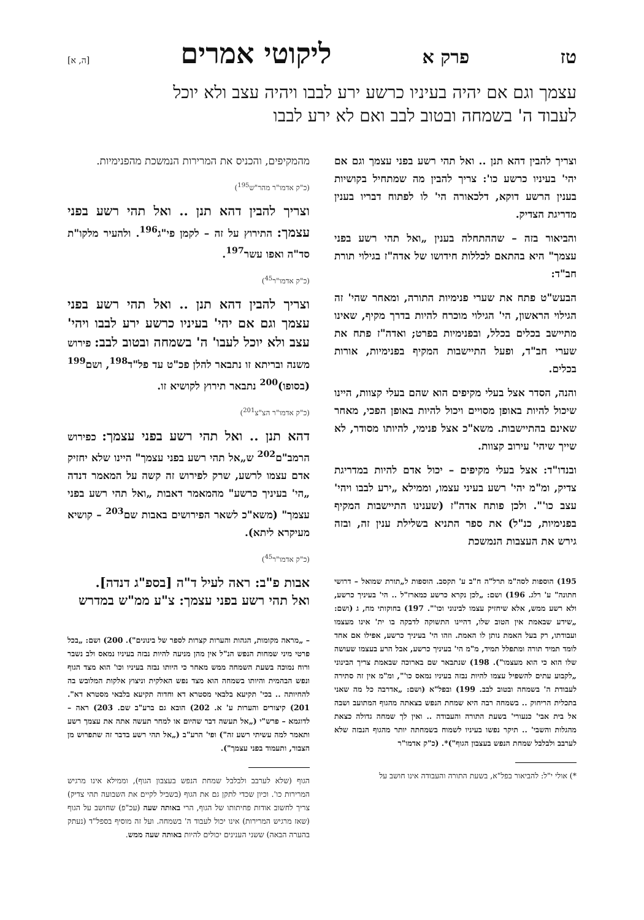טז פרק א ליקוטי אמרים [ה, א]
עצמך וגם אם יהיה בעיניו כרשע ירע לבבו ויהיה עצב ולא יוכל לעבוד ה' בשמחה ובטוב לבב ואם לא ירע לבבו
וצריך להבין דהא תנן .. ואל תהי רשע בפני עצמך וגם אם יהי' בעיניו כרשע כו': צריך להבין מה שמתחיל בקושיות בענין הרשע דוקא, דלכאורה הי' לו לפתוח דבריו בענין מדריגת הצדיק.
והביאור בזה – שההתחלה בענין „ואל תהי רשע בפני עצמך" היא בהתאם לכללות חידושו של אדה"ז בגילוי תורת חב"ד:
הבעש"ט פתח את שערי פנימיות התורה, ומאחר שהי' זה הגילוי הראשון, הי' הגילוי מוכרח להיות בדרך מקיף, שאינו מתיישב בכלים בכלל, ובפנימיות בפרט; ואדה"ז פתח את שערי חב"ד, ופעל התיישבות המקיף בפנימיות, אורות בכלים.
והנה, הסדר אצל בעלי מקיפים הוא שהם בעלי קצוות, היינו שיכול להיות באופן מסויים ויכול להיות באופן הפכי, מאחר שאינם בהתיישבות. משא"כ אצל פנימי, להיותו מסודר, לא שייך שיהי' עירוב קצוות.
ובנדו"ד: אצל בעלי מקיפים – יכול אדם להיות במדריגת צדיק, ומ"מ יהי' רשע בעיני עצמו, וממילא „ירע לבבו ויהי' עצב כו'". ולכן פותח אדה"ז (שענינו התיישבות המקיף בפנימיות, כנ"ל) את ספר התניא בשלילת ענין זה, ובזה גירש את העצבות הנמשכת
195) הוספות לסה"מ תרל"ה ח"ב ע' תקסב. הוספות ל„תורת שמואל – דרושי חתונה" ע' רלג. 196) ושם: „לכן נקרא כרשע כמארז"ל .. הי' בעיניך כרשע, ולא רשע ממש, אלא שיחזיק עצמו לבינוני וכו'". 197) בחוקותי מח, ג (ושם: „שידע שבאמת אין הטוב שלו, דהיינו התשוקה לדבקה בו ית' אינו מעצמו ועבודתו, רק בעל האמת נותן לו האמת. וזהו הי' בעיניך כרשע, אפילו אם אחד לומד תמיד תורה ומתפלל תמיד, מ"מ הי' בעיניך כרשע, אבל הרע בעצמו שעושה שלו הוא כי הוא מעצמו"). 198) שנתבאר שם בארוכה שבאמת צריך הבינוני „לקבוע עתים להשפיל עצמו להיות נבזה בעיניו נמאס כו'", ומ"מ אין זה סתירה לעבודת ה' בשמחה ובטוב לבב. 199) ובפל"א (ושם: „אדרבה כל מה שאני בתכלית הריחוק .. בשמחה רבה היא שמחת הנפש בצאתה מהגוף המתועב ושבה אל בית אבי' כנעורי' בשעת התורה והעבודה .. ואין לך שמחה גדולה כצאת מהגלות והשבי' .. תיקר נפשו בעיניו לשמוח בשמחתה יותר מהגוף הנבזה שלא לערבב ולבלבל שמחת הנפש בעצבון הגוף")*. (כ"ק אדמו"ר
*) אולי י"ל: להביאור בפל"א, בשעת התורה והעבודה אינו חושב על
מהמקיפים, והכניס את המרירות הנמשכת מהפנימיות.
(כ"ק אדמו"ר מהר"ש<sup>195</sup>)
וצריך להבין דהא תנן .. ואל תהי רשע בפני עצמך: התירוץ על זה – לקמן פי"ג<sup>196</sup>. ולהעיר מלקו"ת סד"ה ואפו עשר<sup>197</sup>.
(כ"ק אדמו"ר<sup>45</sup>)
וצריך להבין דהא תנן .. ואל תהי רשע בפני עצמך וגם אם יהי' בעיניו כרשע ירע לבבו ויהי' עצב ולא יוכל לעבו' ה' בשמחה ובטוב לבב: פירוש משנה ובריתא זו נתבאר להלן פכ"ט עד פל"ד<sup>198</sup>, ושם<sup>199</sup> (בסופו)<sup>200</sup> נתבאר תירוץ לקושיא זו.
(כ"ק אדמו"ר הצ"צ<sup>201</sup>)
דהא תנן .. ואל תהי רשע בפני עצמך: כפירוש הרמב"ם<sup>202</sup> ש„אל תהי רשע בפני עצמך" היינו שלא יחזיק אדם עצמו לרשע, שרק לפירוש זה קשה על המאמר דנדה „הי' בעיניך כרשע" מהמאמר דאבות „ואל תהי רשע בפני עצמך" (משא"כ לשאר הפירושים באבות שם<sup>203</sup> – קושיא מעיקרא ליתא).
(כ"ק אדמו"ר<sup>45</sup>)
אבות פ"ב: ראה לעיל ד"ה [בספ"ג דנדה].
ואל תהי רשע בפני עצמך: צ"ע ממ"ש במדרש
– „מראה מקומות, הגהות והערות קצרות לספר של בינונים"). 200) ושם: „בכל פרטי מיני שמחות הנפש הנ"ל אין מהן מניעה להיות נבזה בעיניו נמאס ולב נשבר ורוח נמוכה בשעת השמחה ממש מאחר כי היותו נבזה בעיניו וכו' הוא מצד הגוף ונפש הבהמית והיותו בשמחה הוא מצד נפש האלקית וניצוץ אלקות המלובש בה להחיותה .. בכי' תקיעא בלבאי מסטרא דא וחדוה תקיעא בלבאי מסטרא דא". 201) קיצורים והערות ע' א. 202) הובא גם ברע"ב שם. 203) ראה – לדוגמא – פרש"י („אל תעשה דבר שהיום או למחר תעשה אתה את עצמך רשע ותאמר למה עשיתי רשע זה") ופי' הרע"ב („אל תהי רשע בדבר זה שתפרוש מן הצבור, ותעמוד בפני עצמך").
הגוף (שלא לערבב ולבלבל שמחת הנפש בעצבון הגוף), וממילא אינו מרגיש המרירות כו'. וכיון שכדי לתקן גם את הגוף (בשביל לקיים את השבועה תהי צדיק) צריך לחשוב אודות פחיתותו של הגוף, הרי באותה שעה (עכ"פ) שחושב על הגוף (שאז מרגיש המרירות) אינו יכול לעבוד ה' בשמחה. ועל זה מוסיף בספל"ד (נעתק בהערה הבאה) ששני הענינים יכולים להיות באותה שעה ממש.